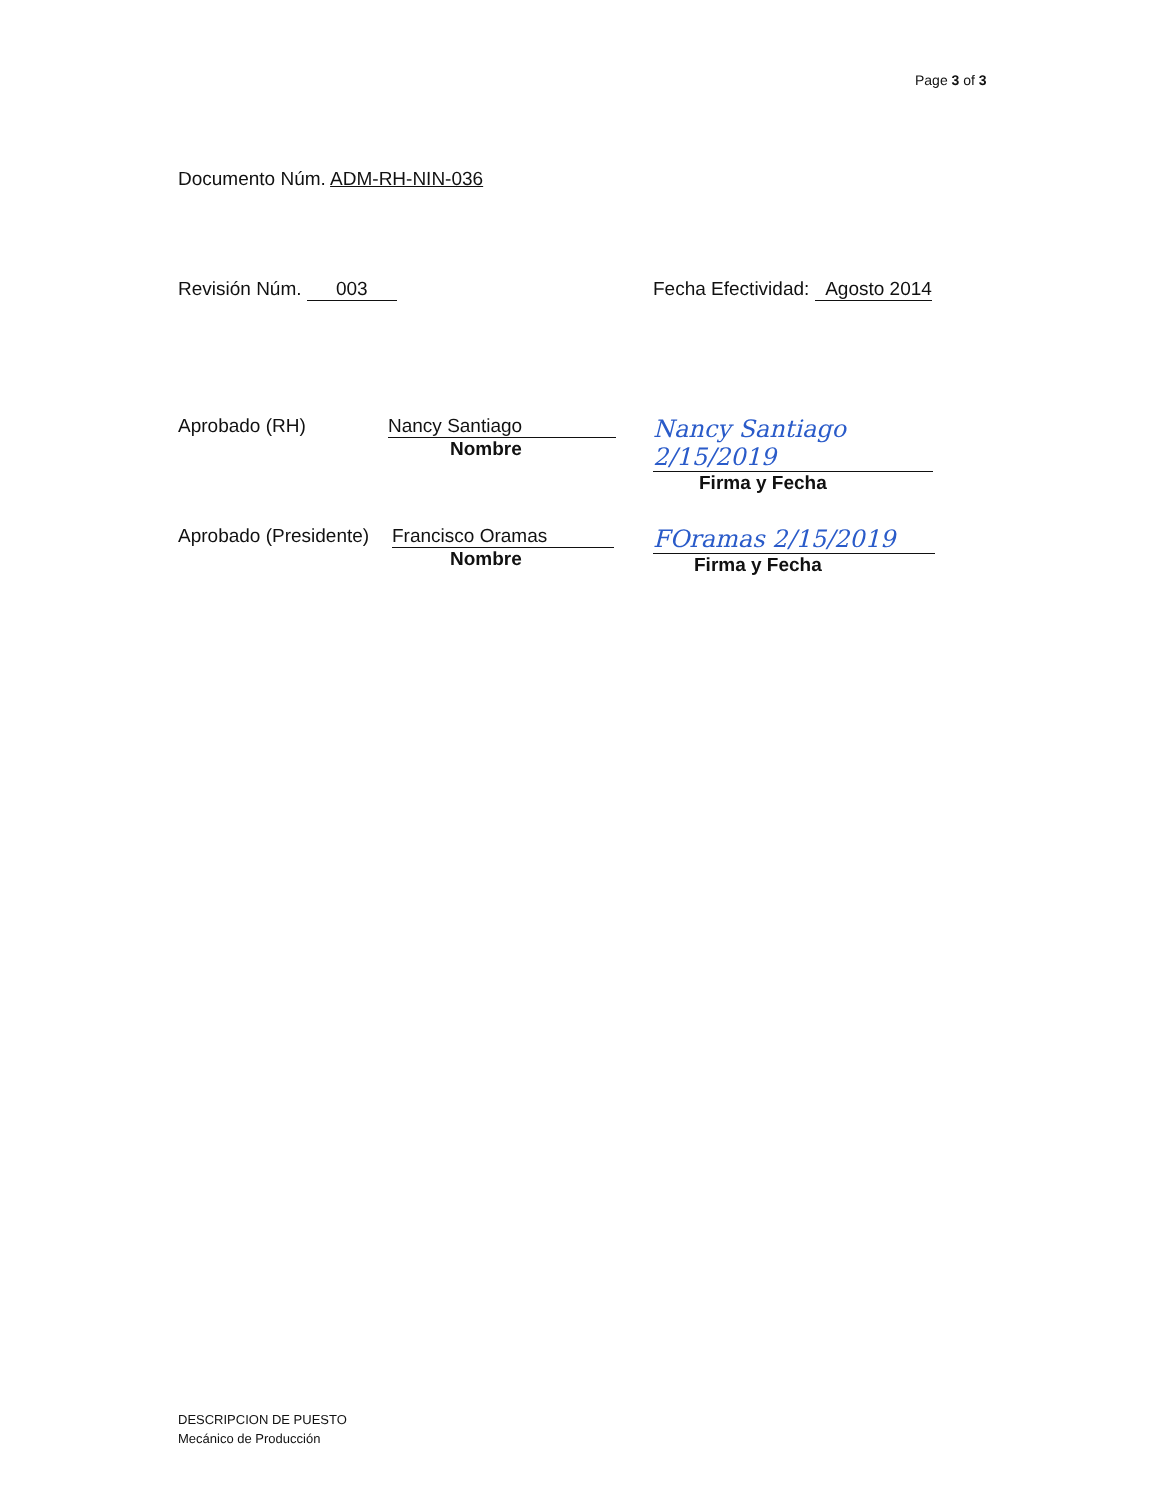Page 3 of 3
Documento Núm. ADM-RH-NIN-036
Revisión Núm. 003 Fecha Efectividad: Agosto 2014
Aprobado (RH) Nancy Santiago
Nombre
Nancy Santiago 2/15/2019
Firma y Fecha
Aprobado (Presidente)
Francisco Oramas
Nombre
FOramas 2/15/2019
Firma y Fecha
DESCRIPCION DE PUESTO
Mecánico de Producción